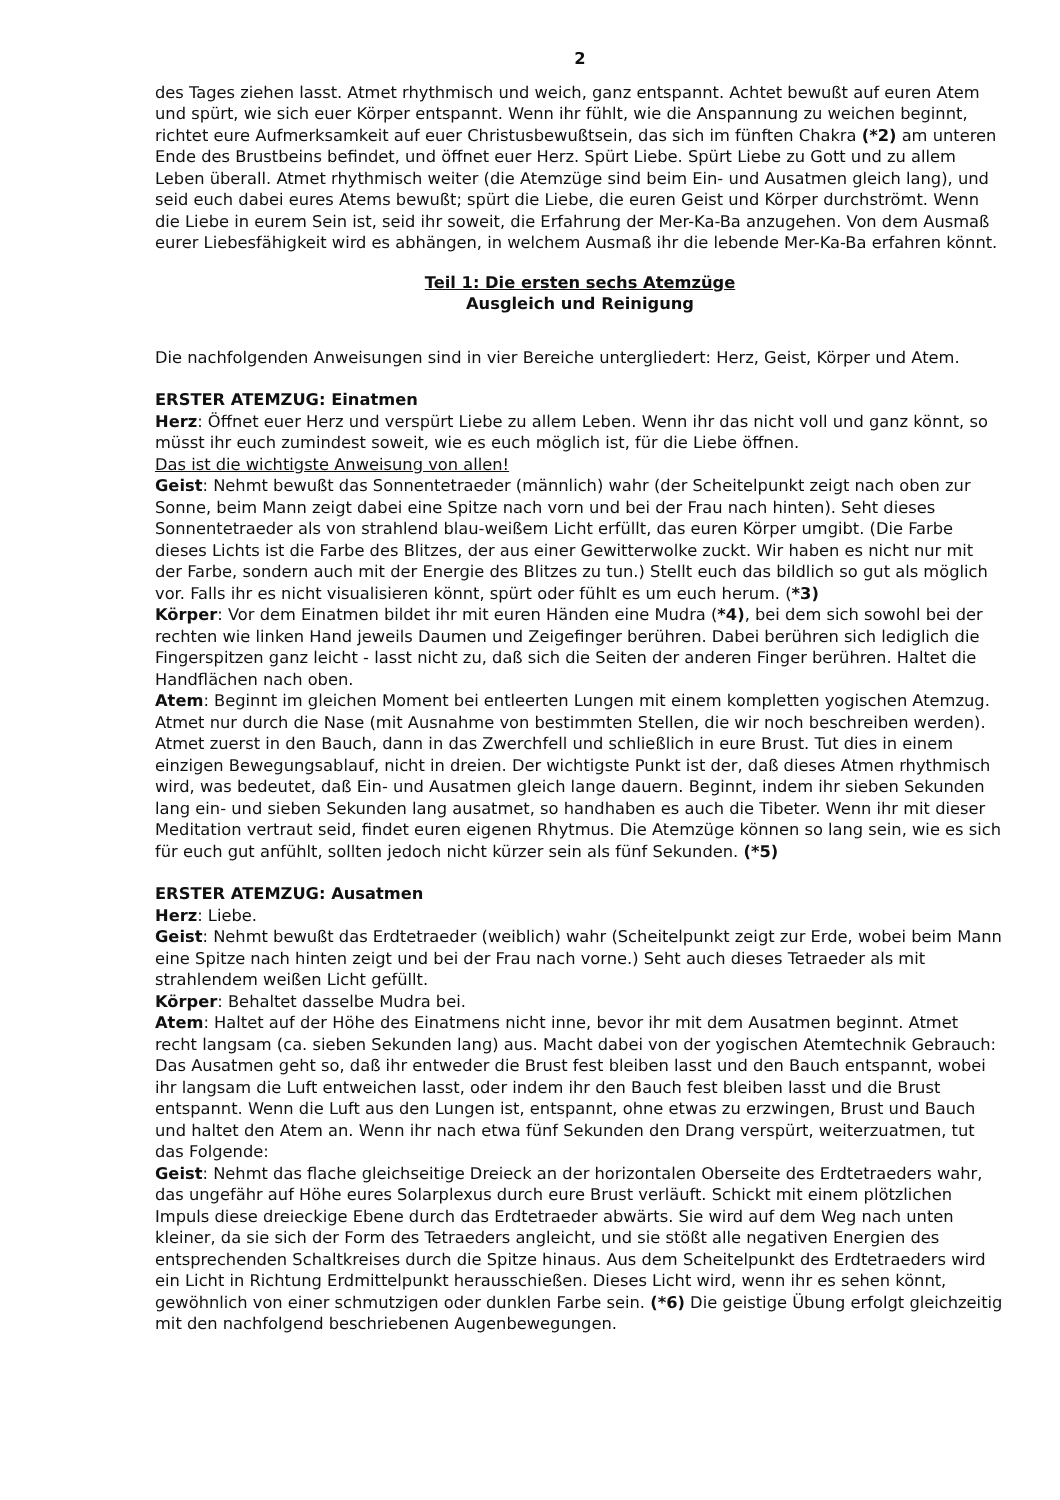2
des Tages ziehen lasst. Atmet rhythmisch und weich, ganz entspannt. Achtet bewußt auf euren Atem und spürt, wie sich euer Körper entspannt. Wenn ihr fühlt, wie die Anspannung zu weichen beginnt, richtet eure Aufmerksamkeit auf euer Christusbewußtsein, das sich im fünften Chakra (*2) am unteren Ende des Brustbeins befindet, und öffnet euer Herz. Spürt Liebe. Spürt Liebe zu Gott und zu allem Leben überall. Atmet rhythmisch weiter (die Atemzüge sind beim Ein- und Ausatmen gleich lang), und seid euch dabei eures Atems bewußt; spürt die Liebe, die euren Geist und Körper durchströmt. Wenn die Liebe in eurem Sein ist, seid ihr soweit, die Erfahrung der Mer-Ka-Ba anzugehen. Von dem Ausmaß eurer Liebesfähigkeit wird es abhängen, in welchem Ausmaß ihr die lebende Mer-Ka-Ba erfahren könnt.
Teil 1: Die ersten sechs Atemzüge
Ausgleich und Reinigung
Die nachfolgenden Anweisungen sind in vier Bereiche untergliedert: Herz, Geist, Körper und Atem.
ERSTER ATEMZUG: Einatmen
Herz: Öffnet euer Herz und verspürt Liebe zu allem Leben. Wenn ihr das nicht voll und ganz könnt, so müsst ihr euch zumindest soweit, wie es euch möglich ist, für die Liebe öffnen.
Das ist die wichtigste Anweisung von allen!
Geist: Nehmt bewußt das Sonnentetraeder (männlich) wahr (der Scheitelpunkt zeigt nach oben zur Sonne, beim Mann zeigt dabei eine Spitze nach vorn und bei der Frau nach hinten). Seht dieses Sonnentetraeder als von strahlend blau-weißem Licht erfüllt, das euren Körper umgibt. (Die Farbe dieses Lichts ist die Farbe des Blitzes, der aus einer Gewitterwolke zuckt. Wir haben es nicht nur mit der Farbe, sondern auch mit der Energie des Blitzes zu tun.) Stellt euch das bildlich so gut als möglich vor. Falls ihr es nicht visualisieren könnt, spürt oder fühlt es um euch herum. (*3)
Körper: Vor dem Einatmen bildet ihr mit euren Händen eine Mudra (*4), bei dem sich sowohl bei der rechten wie linken Hand jeweils Daumen und Zeigefinger berühren. Dabei berühren sich lediglich die Fingerspitzen ganz leicht - lasst nicht zu, daß sich die Seiten der anderen Finger berühren. Haltet die Handflächen nach oben.
Atem: Beginnt im gleichen Moment bei entleerten Lungen mit einem kompletten yogischen Atemzug. Atmet nur durch die Nase (mit Ausnahme von bestimmten Stellen, die wir noch beschreiben werden). Atmet zuerst in den Bauch, dann in das Zwerchfell und schließlich in eure Brust. Tut dies in einem einzigen Bewegungsablauf, nicht in dreien. Der wichtigste Punkt ist der, daß dieses Atmen rhythmisch wird, was bedeutet, daß Ein- und Ausatmen gleich lange dauern. Beginnt, indem ihr sieben Sekunden lang ein- und sieben Sekunden lang ausatmet, so handhaben es auch die Tibeter. Wenn ihr mit dieser Meditation vertraut seid, findet euren eigenen Rhytmus. Die Atemzüge können so lang sein, wie es sich für euch gut anfühlt, sollten jedoch nicht kürzer sein als fünf Sekunden. (*5)
ERSTER ATEMZUG: Ausatmen
Herz: Liebe.
Geist: Nehmt bewußt das Erdtetraeder (weiblich) wahr (Scheitelpunkt zeigt zur Erde, wobei beim Mann eine Spitze nach hinten zeigt und bei der Frau nach vorne.) Seht auch dieses Tetraeder als mit strahlendem weißen Licht gefüllt.
Körper: Behaltet dasselbe Mudra bei.
Atem: Haltet auf der Höhe des Einatmens nicht inne, bevor ihr mit dem Ausatmen beginnt. Atmet recht langsam (ca. sieben Sekunden lang) aus. Macht dabei von der yogischen Atemtechnik Gebrauch: Das Ausatmen geht so, daß ihr entweder die Brust fest bleiben lasst und den Bauch entspannt, wobei ihr langsam die Luft entweichen lasst, oder indem ihr den Bauch fest bleiben lasst und die Brust entspannt. Wenn die Luft aus den Lungen ist, entspannt, ohne etwas zu erzwingen, Brust und Bauch und haltet den Atem an. Wenn ihr nach etwa fünf Sekunden den Drang verspürt, weiterzuatmen, tut das Folgende:
Geist: Nehmt das flache gleichseitige Dreieck an der horizontalen Oberseite des Erdtetraeders wahr, das ungefähr auf Höhe eures Solarplexus durch eure Brust verläuft. Schickt mit einem plötzlichen Impuls diese dreieckige Ebene durch das Erdtetraeder abwärts. Sie wird auf dem Weg nach unten kleiner, da sie sich der Form des Tetraeders angleicht, und sie stößt alle negativen Energien des entsprechenden Schaltkreises durch die Spitze hinaus. Aus dem Scheitelpunkt des Erdtetraeders wird ein Licht in Richtung Erdmittelpunkt herausschießen. Dieses Licht wird, wenn ihr es sehen könnt, gewöhnlich von einer schmutzigen oder dunklen Farbe sein. (*6) Die geistige Übung erfolgt gleichzeitig mit den nachfolgend beschriebenen Augenbewegungen.